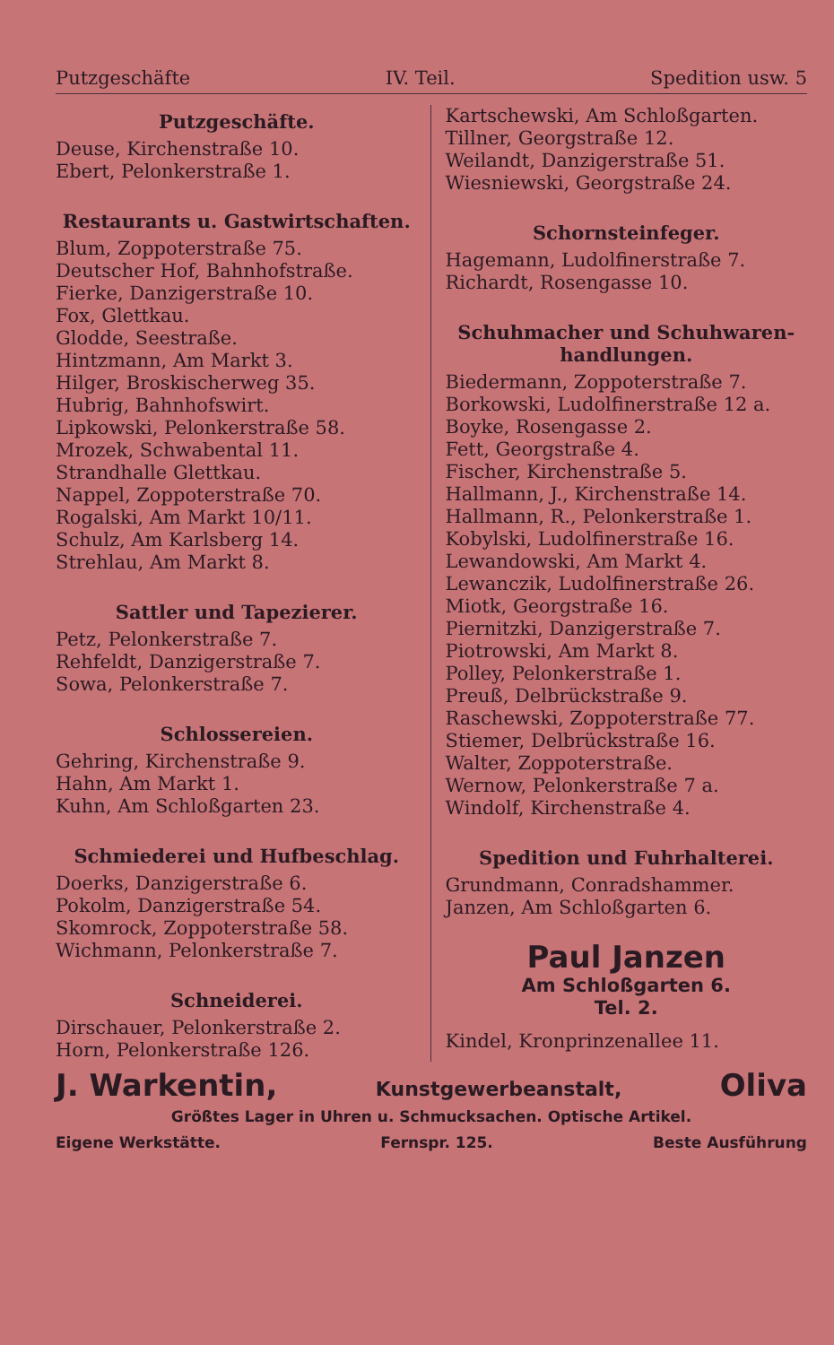Putzgeschäfte IV. Teil. Spedition usw. 5
Putzgeschäfte.
Deuse, Kirchenstraße 10.
Ebert, Pelonkerstraße 1.
Restaurants u. Gastwirtschaften.
Blum, Zoppoterstraße 75.
Deutscher Hof, Bahnhofstraße.
Fierke, Danzigerstraße 10.
Fox, Glettkau.
Glodde, Seestraße.
Hintzmann, Am Markt 3.
Hilger, Broskischerweg 35.
Hubrig, Bahnhofswirt.
Lipkowski, Pelonkerstraße 58.
Mrozek, Schwabental 11.
Strandhalle Glettkau.
Nappel, Zoppoterstraße 70.
Rogalski, Am Markt 10/11.
Schulz, Am Karlsberg 14.
Strehlau, Am Markt 8.
Sattler und Tapezierer.
Petz, Pelonkerstraße 7.
Rehfeldt, Danzigerstraße 7.
Sowa, Pelonkerstraße 7.
Schlossereien.
Gehring, Kirchenstraße 9.
Hahn, Am Markt 1.
Kuhn, Am Schloßgarten 23.
Schmiederei und Hufbeschlag.
Doerks, Danzigerstraße 6.
Pokolm, Danzigerstraße 54.
Skomrock, Zoppoterstraße 58.
Wichmann, Pelonkerstraße 7.
Schneiderei.
Dirschauer, Pelonkerstraße 2.
Horn, Pelonkerstraße 126.
Kartschewski, Am Schloßgarten.
Tillner, Georgstraße 12.
Weilandt, Danzigerstraße 51.
Wiesniewski, Georgstraße 24.
Schornsteinfeger.
Hagemann, Ludolfinerstraße 7.
Richardt, Rosengasse 10.
Schuhmacher und Schuhwaren-handlungen.
Biedermann, Zoppoterstraße 7.
Borkowski, Ludolfinerstraße 12 a.
Boyke, Rosengasse 2.
Fett, Georgstraße 4.
Fischer, Kirchenstraße 5.
Hallmann, J., Kirchenstraße 14.
Hallmann, R., Pelonkerstraße 1.
Kobylski, Ludolfinerstraße 16.
Lewandowski, Am Markt 4.
Lewanczik, Ludolfinerstraße 26.
Miotk, Georgstraße 16.
Piernitzki, Danzigerstraße 7.
Piotrowski, Am Markt 8.
Polley, Pelonkerstraße 1.
Preuß, Delbrückstraße 9.
Raschewski, Zoppoterstraße 77.
Stiemer, Delbrückstraße 16.
Walter, Zoppoterstraße.
Wernow, Pelonkerstraße 7 a.
Windolf, Kirchenstraße 4.
Spedition und Fuhrhalterei.
Grundmann, Conradshammer.
Janzen, Am Schloßgarten 6.
Paul Janzen
Am Schloßgarten 6.
Tel. 2.
Kindel, Kronprinzenallee 11.
J. Warkentin, Kunstgewerbeanstalt, Oliva
Größtes Lager in Uhren u. Schmucksachen. Optische Artikel.
Eigene Werkstätte. Fernspr. 125. Beste Ausführung